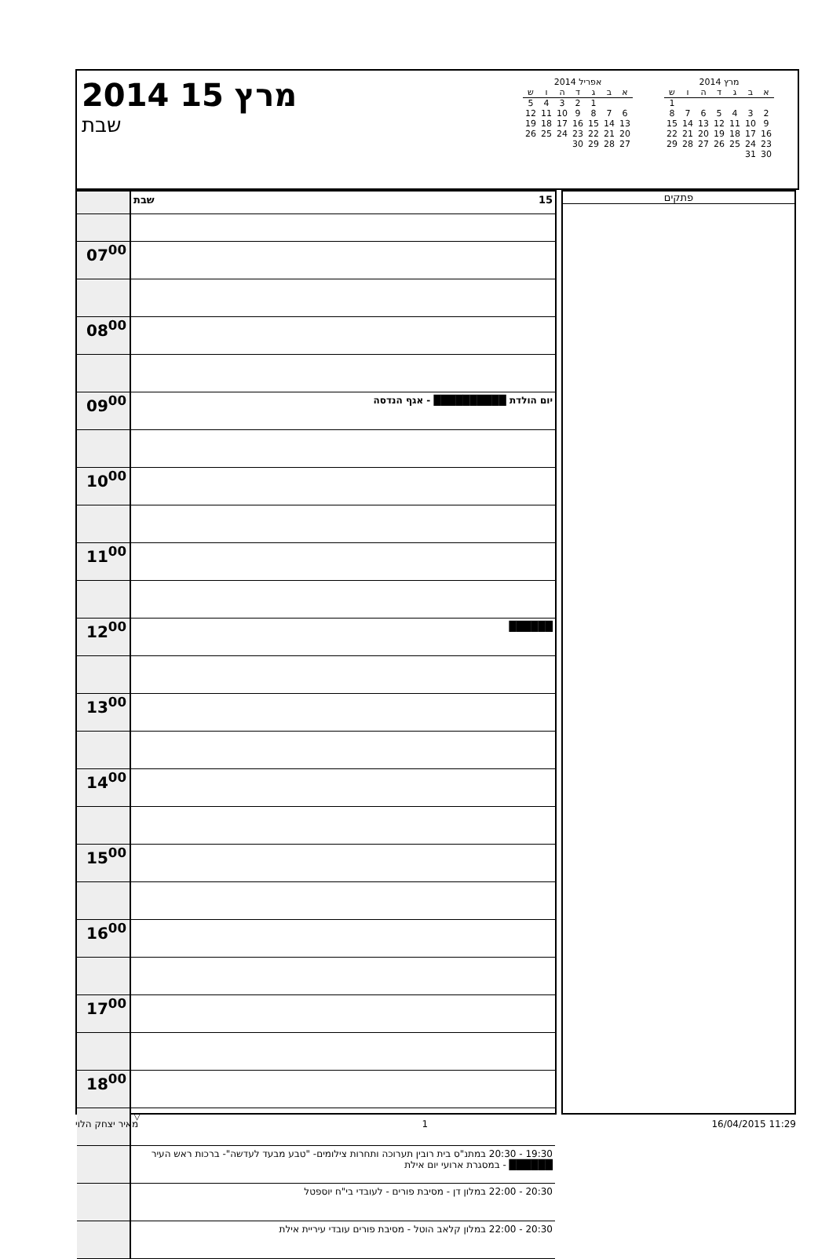2014 15 מרץ
שבת
אפריל 2014
| א | ב | ג | ד | ה | ו | ש |
| --- | --- | --- | --- | --- | --- | --- |
| | | 1 | 2 | 3 | 4 | 5 |
| 6 | 7 | 8 | 9 | 10 | 11 | 12 |
| 13 | 14 | 15 | 16 | 17 | 18 | 19 |
| 20 | 21 | 22 | 23 | 24 | 25 | 26 |
| 27 | 28 | 29 | 30 | | | |
מרץ 2014
| א | ב | ג | ד | ה | ו | ש |
| --- | --- | --- | --- | --- | --- | --- |
| | | | | | | 1 |
| 2 | 3 | 4 | 5 | 6 | 7 | 8 |
| 9 | 10 | 11 | 12 | 13 | 14 | 15 |
| 16 | 17 | 18 | 19 | 20 | 21 | 22 |
| 23 | 24 | 25 | 26 | 27 | 28 | 29 |
| 30 | 31 | | | | | |
| | שבת 15 |
| 07<sup>00</sup> | |
| 08<sup>00</sup> | |
| 09<sup>00</sup> | יום הולדת ██████████ - אגף הנדסה |
| 10<sup>00</sup> | |
| 11<sup>00</sup> | |
| 12<sup>00</sup> | ██████ |
| 13<sup>00</sup> | |
| 14<sup>00</sup> | |
| 15<sup>00</sup> | |
| 16<sup>00</sup> | |
| 17<sup>00</sup> | |
| 18<sup>00</sup> | |
| | ▽ |
| | 19:30 - 20:30 במתנ"ס בית רובין תערוכה ותחרות צילומים- "טבע מבעד לעדשה"- ברכות ראש העיר ██████ - במסגרת ארועי יום אילת |
| | 20:30 - 22:00 במלון דן - מסיבת פורים - לעובדי בי"ח יוספטל |
| | 20:30 - 22:00 במלון קלאב הוטל - מסיבת פורים עובדי עיריית אילת |
פתקים
מאיר יצחק הלוי 1 16/04/2015 11:29